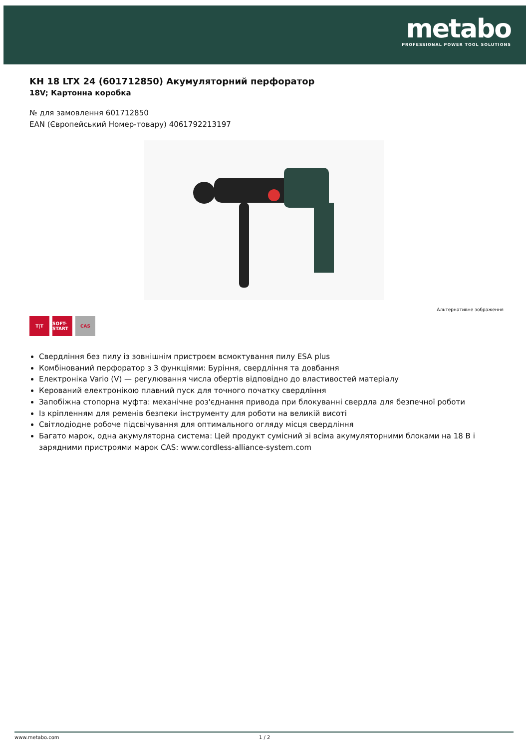metabo
PROFESSIONAL POWER TOOL SOLUTIONS
KH 18 LTX 24 (601712850) Акумуляторний перфоратор
18V; Картонна коробка
№ для замовлення 601712850
EAN (Європейський Номер-товару) 4061792213197
Альтернативне зображення
T|T SOFT-START
CAS
Свердління без пилу із зовнішнім пристроєм всмоктування пилу ESA plus
Комбінований перфоратор з 3 функціями: Буріння, свердління та довбання
Електроніка Vario (V) — регулювання числа обертів відповідно до властивостей матеріалу
Керований електронікою плавний пуск для точного початку свердління
Запобіжна стопорна муфта: механічне роз'єднання привода при блокуванні свердла для безпечної роботи
Із кріпленням для ременів безпеки інструменту для роботи на великій висоті
Світлодіодне робоче підсвічування для оптимального огляду місця свердління
Багато марок, одна акумуляторна система: Цей продукт сумісний зі всіма акумуляторними блоками на 18 В і зарядними пристроями марок CAS: www.cordless-alliance-system.com
www.metabo.com 1 / 2